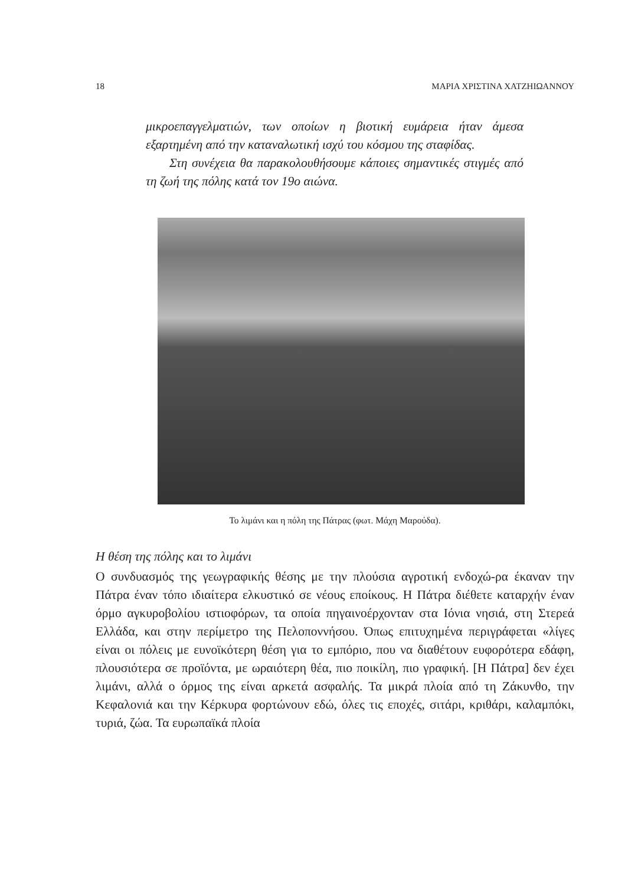18 ΜΑΡΙΑ ΧΡΙΣΤΙΝΑ ΧΑΤΖΗΙΩΑΝΝΟΥ
μικροεπαγγελματιών, των οποίων η βιοτική ευμάρεια ήταν άμεσα εξαρτημένη από την καταναλωτική ισχύ του κόσμου της σταφίδας.
Στη συνέχεια θα παρακολουθήσουμε κάποιες σημαντικές στιγμές από τη ζωή της πόλης κατά τον 19ο αιώνα.
Το λιμάνι και η πόλη της Πάτρας (φωτ. Μάχη Μαρούδα).
Η θέση της πόλης και το λιμάνι
Ο συνδυασμός της γεωγραφικής θέσης με την πλούσια αγροτική ενδοχώ-ρα έκαναν την Πάτρα έναν τόπο ιδιαίτερα ελκυστικό σε νέους εποίκους. Η Πάτρα διέθετε καταρχήν έναν όρμο αγκυροβολίου ιστιοφόρων, τα οποία πηγαινοέρχονταν στα Ιόνια νησιά, στη Στερεά Ελλάδα, και στην περίμετρο της Πελοποννήσου. Όπως επιτυχημένα περιγράφεται «λίγες είναι οι πόλεις με ευνοϊκότερη θέση για το εμπόριο, που να διαθέτουν ευφορότερα εδάφη, πλουσιότερα σε προϊόντα, με ωραιότερη θέα, πιο ποικίλη, πιο γραφική. [Η Πάτρα] δεν έχει λιμάνι, αλλά ο όρμος της είναι αρκετά ασφαλής. Τα μικρά πλοία από τη Ζάκυνθο, την Κεφαλονιά και την Κέρκυρα φορτώνουν εδώ, όλες τις εποχές, σιτάρι, κριθάρι, καλαμπόκι, τυριά, ζώα. Τα ευρωπαϊκά πλοία